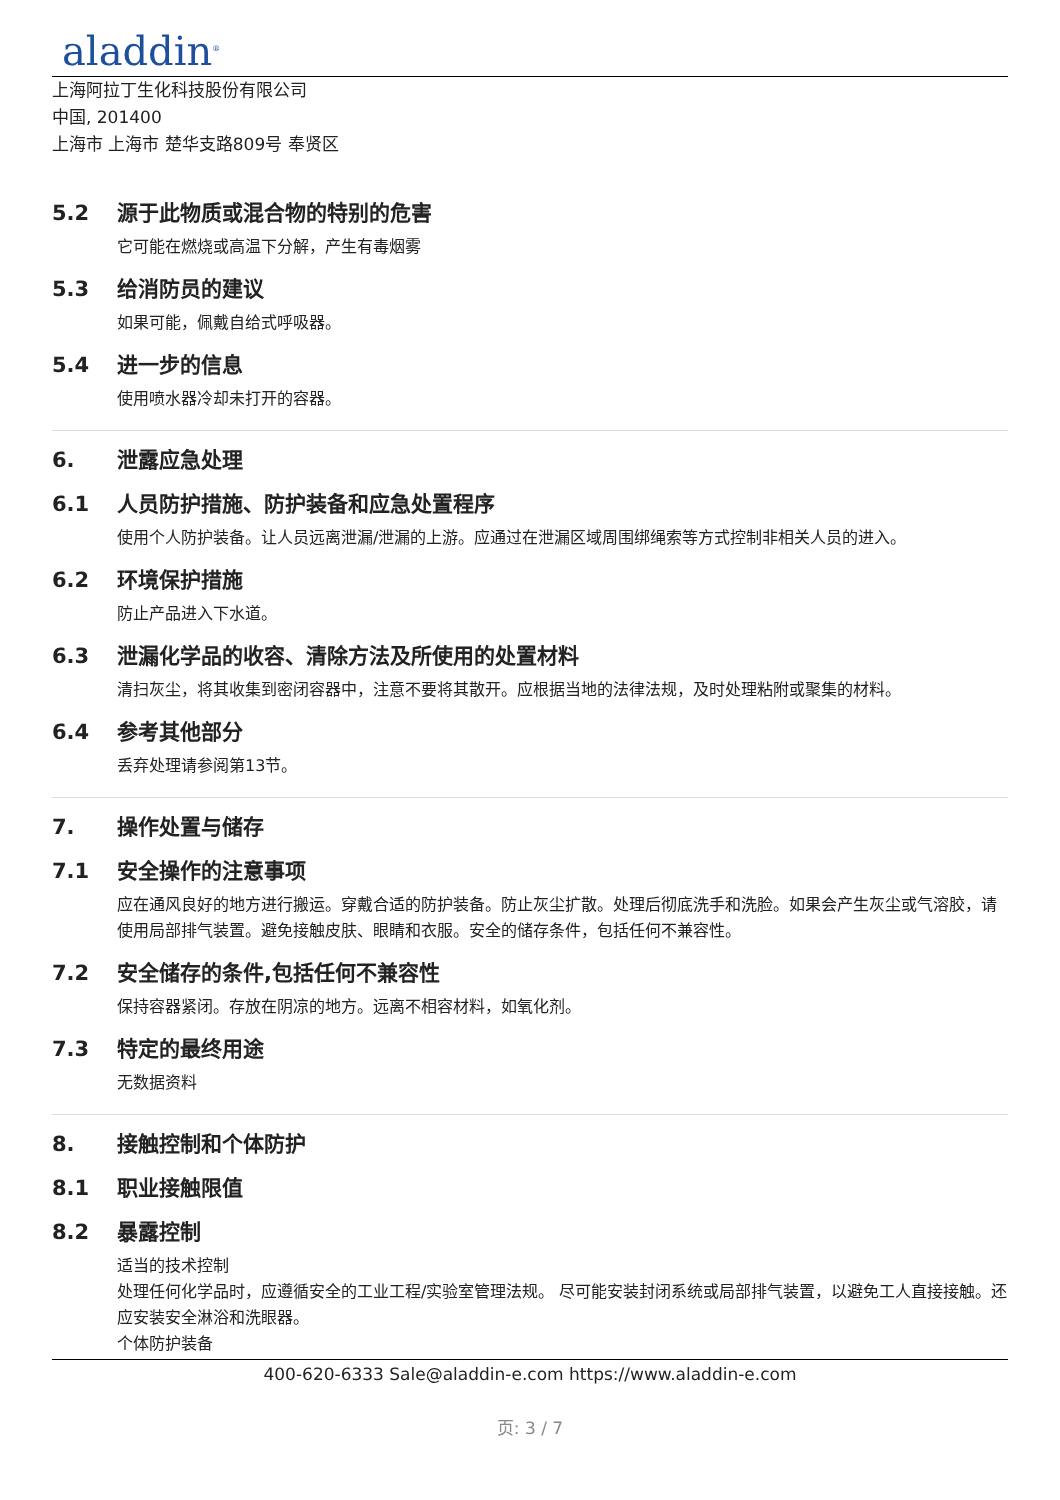aladdin<sup>®</sup>
上海阿拉丁生化科技股份有限公司
中国, 201400
上海市 上海市 楚华支路809号 奉贤区
5.2 源于此物质或混合物的特别的危害
它可能在燃烧或高温下分解，产生有毒烟雾
5.3 给消防员的建议
如果可能，佩戴自给式呼吸器。
5.4 进一步的信息
使用喷水器冷却未打开的容器。
6. 泄露应急处理
6.1 人员防护措施、防护装备和应急处置程序
使用个人防护装备。让人员远离泄漏/泄漏的上游。应通过在泄漏区域周围绑绳索等方式控制非相关人员的进入。
6.2 环境保护措施
防止产品进入下水道。
6.3 泄漏化学品的收容、清除方法及所使用的处置材料
清扫灰尘，将其收集到密闭容器中，注意不要将其散开。应根据当地的法律法规，及时处理粘附或聚集的材料。
6.4 参考其他部分
丢弃处理请参阅第13节。
7. 操作处置与储存
7.1 安全操作的注意事项
应在通风良好的地方进行搬运。穿戴合适的防护装备。防止灰尘扩散。处理后彻底洗手和洗脸。如果会产生灰尘或气溶胶，请使用局部排气装置。避免接触皮肤、眼睛和衣服。安全的储存条件，包括任何不兼容性。
7.2 安全储存的条件,包括任何不兼容性
保持容器紧闭。存放在阴凉的地方。远离不相容材料，如氧化剂。
7.3 特定的最终用途
无数据资料
8. 接触控制和个体防护
8.1 职业接触限值
8.2 暴露控制
适当的技术控制
处理任何化学品时，应遵循安全的工业工程/实验室管理法规。 尽可能安装封闭系统或局部排气装置，以避免工人直接接触。还应安装安全淋浴和洗眼器。
个体防护装备
400-620-6333 Sale@aladdin-e.com https://www.aladdin-e.com
页: 3 / 7